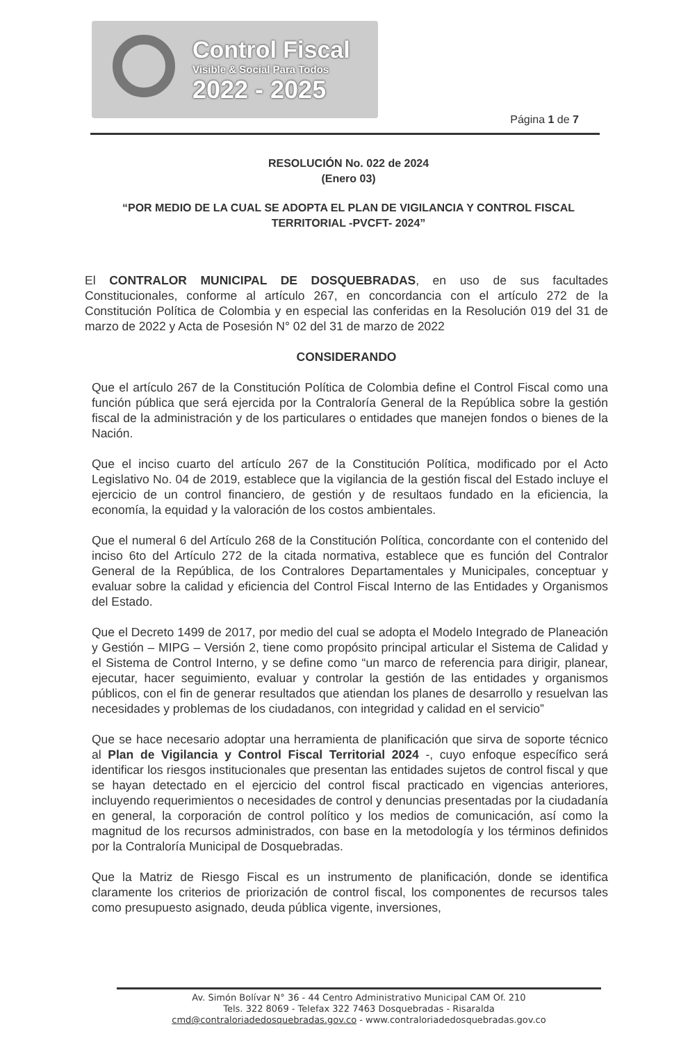Control Fiscal
Visible & Social Para Todos
2022 - 2025
Página 1 de 7
RESOLUCIÓN No. 022 de 2024
(Enero 03)
“POR MEDIO DE LA CUAL SE ADOPTA EL PLAN DE VIGILANCIA Y CONTROL FISCAL TERRITORIAL -PVCFT- 2024”
El CONTRALOR MUNICIPAL DE DOSQUEBRADAS, en uso de sus facultades Constitucionales, conforme al artículo 267, en concordancia con el artículo 272 de la Constitución Política de Colombia y en especial las conferidas en la Resolución 019 del 31 de marzo de 2022 y Acta de Posesión N° 02 del 31 de marzo de 2022
CONSIDERANDO
Que el artículo 267 de la Constitución Política de Colombia define el Control Fiscal como una función pública que será ejercida por la Contraloría General de la República sobre la gestión fiscal de la administración y de los particulares o entidades que manejen fondos o bienes de la Nación.
Que el inciso cuarto del artículo 267 de la Constitución Política, modificado por el Acto Legislativo No. 04 de 2019, establece que la vigilancia de la gestión fiscal del Estado incluye el ejercicio de un control financiero, de gestión y de resultaos fundado en la eficiencia, la economía, la equidad y la valoración de los costos ambientales.
Que el numeral 6 del Artículo 268 de la Constitución Política, concordante con el contenido del inciso 6to del Artículo 272 de la citada normativa, establece que es función del Contralor General de la República, de los Contralores Departamentales y Municipales, conceptuar y evaluar sobre la calidad y eficiencia del Control Fiscal Interno de las Entidades y Organismos del Estado.
Que el Decreto 1499 de 2017, por medio del cual se adopta el Modelo Integrado de Planeación y Gestión – MIPG – Versión 2, tiene como propósito principal articular el Sistema de Calidad y el Sistema de Control Interno, y se define como “un marco de referencia para dirigir, planear, ejecutar, hacer seguimiento, evaluar y controlar la gestión de las entidades y organismos públicos, con el fin de generar resultados que atiendan los planes de desarrollo y resuelvan las necesidades y problemas de los ciudadanos, con integridad y calidad en el servicio”
Que se hace necesario adoptar una herramienta de planificación que sirva de soporte técnico al Plan de Vigilancia y Control Fiscal Territorial 2024 -, cuyo enfoque específico será identificar los riesgos institucionales que presentan las entidades sujetos de control fiscal y que se hayan detectado en el ejercicio del control fiscal practicado en vigencias anteriores, incluyendo requerimientos o necesidades de control y denuncias presentadas por la ciudadanía en general, la corporación de control político y los medios de comunicación, así como la magnitud de los recursos administrados, con base en la metodología y los términos definidos por la Contraloría Municipal de Dosquebradas.
Que la Matriz de Riesgo Fiscal es un instrumento de planificación, donde se identifica claramente los criterios de priorización de control fiscal, los componentes de recursos tales como presupuesto asignado, deuda pública vigente, inversiones,
Av. Simón Bolívar N° 36 - 44 Centro Administrativo Municipal CAM Of. 210
Tels. 322 8069 - Telefax 322 7463 Dosquebradas - Risaralda
cmd@contraloriadedosquebradas.gov.co - www.contraloriadedosquebradas.gov.co